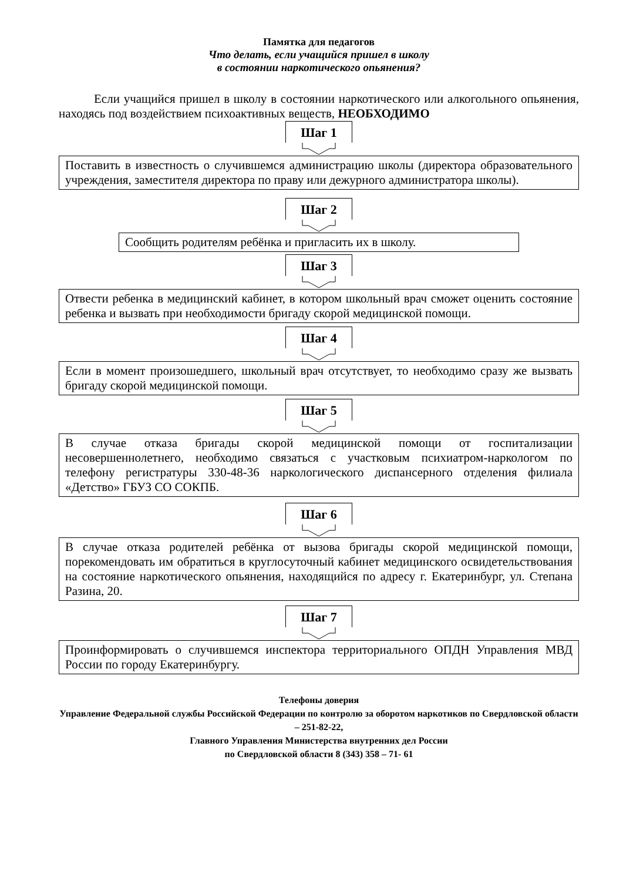Памятка для педагогов
Что делать, если учащийся пришел в школу
в состоянии наркотического опьянения?
Если учащийся пришел в школу в состоянии наркотического или алкогольного опьянения, находясь под воздействием психоактивных веществ, НЕОБХОДИМО
Шаг 1
Поставить в известность о случившемся администрацию школы (директора образовательного учреждения, заместителя директора по праву или дежурного администратора школы).
Шаг 2
Сообщить родителям ребёнка и пригласить их в школу.
Шаг 3
Отвести ребенка в медицинский кабинет, в котором школьный врач сможет оценить состояние ребенка и вызвать при необходимости бригаду скорой медицинской помощи.
Шаг 4
Если в момент произошедшего, школьный врач отсутствует, то необходимо сразу же вызвать бригаду скорой медицинской помощи.
Шаг 5
В случае отказа бригады скорой медицинской помощи от госпитализации несовершеннолетнего, необходимо связаться с участковым психиатром-наркологом по телефону регистратуры 330-48-36 наркологического диспансерного отделения филиала «Детство» ГБУЗ СО СОКПБ.
Шаг 6
В случае отказа родителей ребёнка от вызова бригады скорой медицинской помощи, порекомендовать им обратиться в круглосуточный кабинет медицинского освидетельствования на состояние наркотического опьянения, находящийся по адресу г. Екатеринбург, ул. Степана Разина, 20.
Шаг 7
Проинформировать о случившемся инспектора территориального ОПДН Управления МВД России по городу Екатеринбургу.
Телефоны доверия
Управление Федеральной службы Российской Федерации по контролю за оборотом наркотиков по Свердловской области – 251-82-22,
Главного Управления Министерства внутренних дел России
по Свердловской области 8 (343) 358 – 71- 61